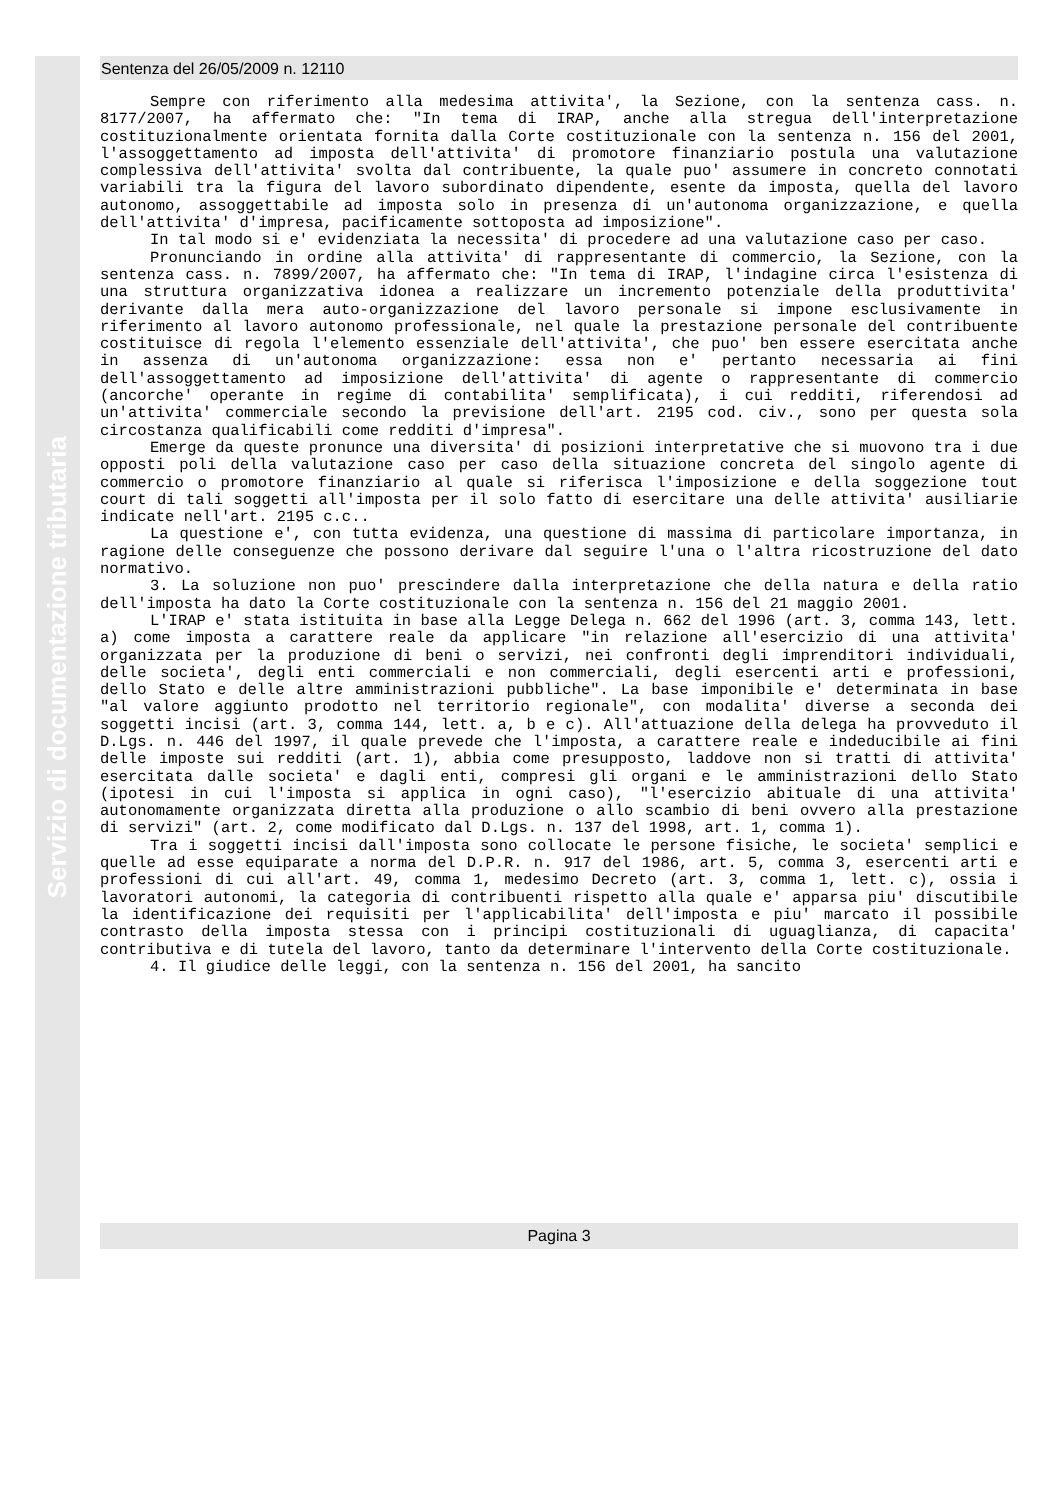Servizio di documentazione tributaria
Sentenza del 26/05/2009 n. 12110
Sempre con riferimento alla medesima attivita', la Sezione, con la sentenza cass. n. 8177/2007, ha affermato che: "In tema di IRAP, anche alla stregua dell'interpretazione costituzionalmente orientata fornita dalla Corte costituzionale con la sentenza n. 156 del 2001, l'assoggettamento ad imposta dell'attivita' di promotore finanziario postula una valutazione complessiva dell'attivita' svolta dal contribuente, la quale puo' assumere in concreto connotati variabili tra la figura del lavoro subordinato dipendente, esente da imposta, quella del lavoro autonomo, assoggettabile ad imposta solo in presenza di un'autonoma organizzazione, e quella dell'attivita' d'impresa, pacificamente sottoposta ad imposizione".
In tal modo si e' evidenziata la necessita' di procedere ad una valutazione caso per caso.
Pronunciando in ordine alla attivita' di rappresentante di commercio, la Sezione, con la sentenza cass. n. 7899/2007, ha affermato che: "In tema di IRAP, l'indagine circa l'esistenza di una struttura organizzativa idonea a realizzare un incremento potenziale della produttivita' derivante dalla mera auto-organizzazione del lavoro personale si impone esclusivamente in riferimento al lavoro autonomo professionale, nel quale la prestazione personale del contribuente costituisce di regola l'elemento essenziale dell'attivita', che puo' ben essere esercitata anche in assenza di un'autonoma organizzazione: essa non e' pertanto necessaria ai fini dell'assoggettamento ad imposizione dell'attivita' di agente o rappresentante di commercio (ancorche' operante in regime di contabilita' semplificata), i cui redditi, riferendosi ad un'attivita' commerciale secondo la previsione dell'art. 2195 cod. civ., sono per questa sola circostanza qualificabili come redditi d'impresa".
Emerge da queste pronunce una diversita' di posizioni interpretative che si muovono tra i due opposti poli della valutazione caso per caso della situazione concreta del singolo agente di commercio o promotore finanziario al quale si riferisca l'imposizione e della soggezione tout court di tali soggetti all'imposta per il solo fatto di esercitare una delle attivita' ausiliarie indicate nell'art. 2195 c.c..
La questione e', con tutta evidenza, una questione di massima di particolare importanza, in ragione delle conseguenze che possono derivare dal seguire l'una o l'altra ricostruzione del dato normativo.
3. La soluzione non puo' prescindere dalla interpretazione che della natura e della ratio dell'imposta ha dato la Corte costituzionale con la sentenza n. 156 del 21 maggio 2001.
L'IRAP e' stata istituita in base alla Legge Delega n. 662 del 1996 (art. 3, comma 143, lett. a) come imposta a carattere reale da applicare "in relazione all'esercizio di una attivita' organizzata per la produzione di beni o servizi, nei confronti degli imprenditori individuali, delle societa', degli enti commerciali e non commerciali, degli esercenti arti e professioni, dello Stato e delle altre amministrazioni pubbliche". La base imponibile e' determinata in base "al valore aggiunto prodotto nel territorio regionale", con modalita' diverse a seconda dei soggetti incisi (art. 3, comma 144, lett. a, b e c). All'attuazione della delega ha provveduto il D.Lgs. n. 446 del 1997, il quale prevede che l'imposta, a carattere reale e indeducibile ai fini delle imposte sui redditi (art. 1), abbia come presupposto, laddove non si tratti di attivita' esercitata dalle societa' e dagli enti, compresi gli organi e le amministrazioni dello Stato (ipotesi in cui l'imposta si applica in ogni caso), "l'esercizio abituale di una attivita' autonomamente organizzata diretta alla produzione o allo scambio di beni ovvero alla prestazione di servizi" (art. 2, come modificato dal D.Lgs. n. 137 del 1998, art. 1, comma 1).
Tra i soggetti incisi dall'imposta sono collocate le persone fisiche, le societa' semplici e quelle ad esse equiparate a norma del D.P.R. n. 917 del 1986, art. 5, comma 3, esercenti arti e professioni di cui all'art. 49, comma 1, medesimo Decreto (art. 3, comma 1, lett. c), ossia i lavoratori autonomi, la categoria di contribuenti rispetto alla quale e' apparsa piu' discutibile la identificazione dei requisiti per l'applicabilita' dell'imposta e piu' marcato il possibile contrasto della imposta stessa con i principi costituzionali di uguaglianza, di capacita' contributiva e di tutela del lavoro, tanto da determinare l'intervento della Corte costituzionale.
4. Il giudice delle leggi, con la sentenza n. 156 del 2001, ha sancito
Pagina 3